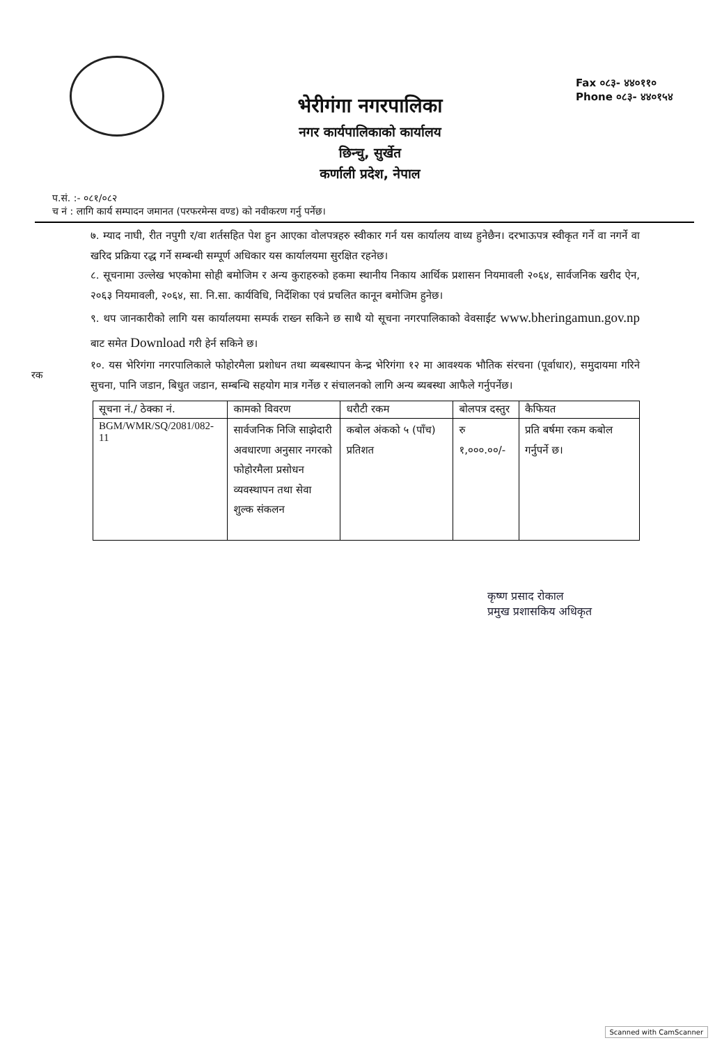भेरीगंगा नगरपालिका
नगर कार्यपालिकाको कार्यालय
छिन्चु, सुर्खेत
कर्णाली प्रदेश, नेपाल
Fax ०८३- ४४०११०
Phone ०८३- ४४०१५४
प.सं. :- ०८१/०८२
च नं : लागि कार्य सम्पादन जमानत (परफरमेन्स वण्ड) को नवीकरण गर्नु पर्नेछ।
रक
७. म्याद नाघी, रीत नपुगी र/वा शर्तसहित पेश हुन आएका वोलपत्रहरु स्वीकार गर्न यस कार्यालय वाध्य हुनेछैन। दरभाऊपत्र स्वीकृत गर्ने वा नगर्ने वा खरिद प्रक्रिया रद्ध गर्ने सम्बन्धी सम्पूर्ण अधिकार यस कार्यालयमा सुरक्षित रहनेछ।
८. सूचनामा उल्लेख भएकोमा सोही बमोजिम र अन्य कुराहरुको हकमा स्थानीय निकाय आर्थिक प्रशासन नियमावली २०६४, सार्वजनिक खरीद ऐन, २०६३ नियमावली, २०६४, सा. नि.सा. कार्यविधि, निर्देशिका एवं प्रचलित कानून बमोजिम हुनेछ।
९. थप जानकारीको लागि यस कार्यालयमा सम्पर्क राख्न सकिने छ साथै यो सूचना नगरपालिकाको वेवसाईट www.bheringamun.gov.np बाट समेत Download गरी हेर्न सकिने छ।
१०. यस भेरिगंगा नगरपालिकाले फोहोरमैला प्रशोधन तथा ब्यबस्थापन केन्द्र भेरिगंगा १२ मा आवश्यक भौतिक संरचना (पूर्वाधार), समुदायमा गरिने सुचना, पानि जडान, बिधुत जडान, सम्बन्धि सहयोग मात्र गर्नेछ र संचालनको लागि अन्य ब्यबस्था आफैले गर्नुपर्नेछ।
| सूचना नं./ ठेक्का नं. | कामको विवरण | धरौटी रकम | बोलपत्र दस्तुर | कैफियत |
| --- | --- | --- | --- | --- |
| BGM/WMR/SQ/2081/082-11 | सार्वजनिक निजि साझेदारी अवधारणा अनुसार नगरको फोहोरमैला प्रसोधन व्यवस्थापन तथा सेवा शुल्क संकलन | कबोल अंकको ५ (पाँच) प्रतिशत | रु १,०००.००/- | प्रति बर्षमा रकम कबोल गर्नुपर्ने छ। |
कृष्ण प्रसाद रोकाल
प्रमुख प्रशासकिय अधिकृत
Scanned with CamScanner